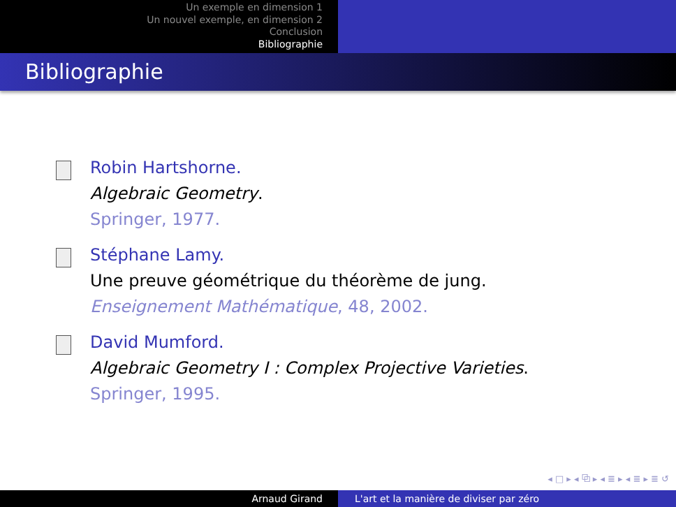Un exemple en dimension 1
Un nouvel exemple, en dimension 2
Conclusion
Bibliographie
Bibliographie
Robin Hartshorne.
Algebraic Geometry.
Springer, 1977.
Stéphane Lamy.
Une preuve géométrique du théorème de jung.
Enseignement Mathématique, 48, 2002.
David Mumford.
Algebraic Geometry I : Complex Projective Varieties.
Springer, 1995.
◂ □ ▸ ◂ ⧉ ▸ ◂ ≣ ▸ ◂ ≣ ▸ ≣ ↺
Arnaud Girand L'art et la manière de diviser par zéro